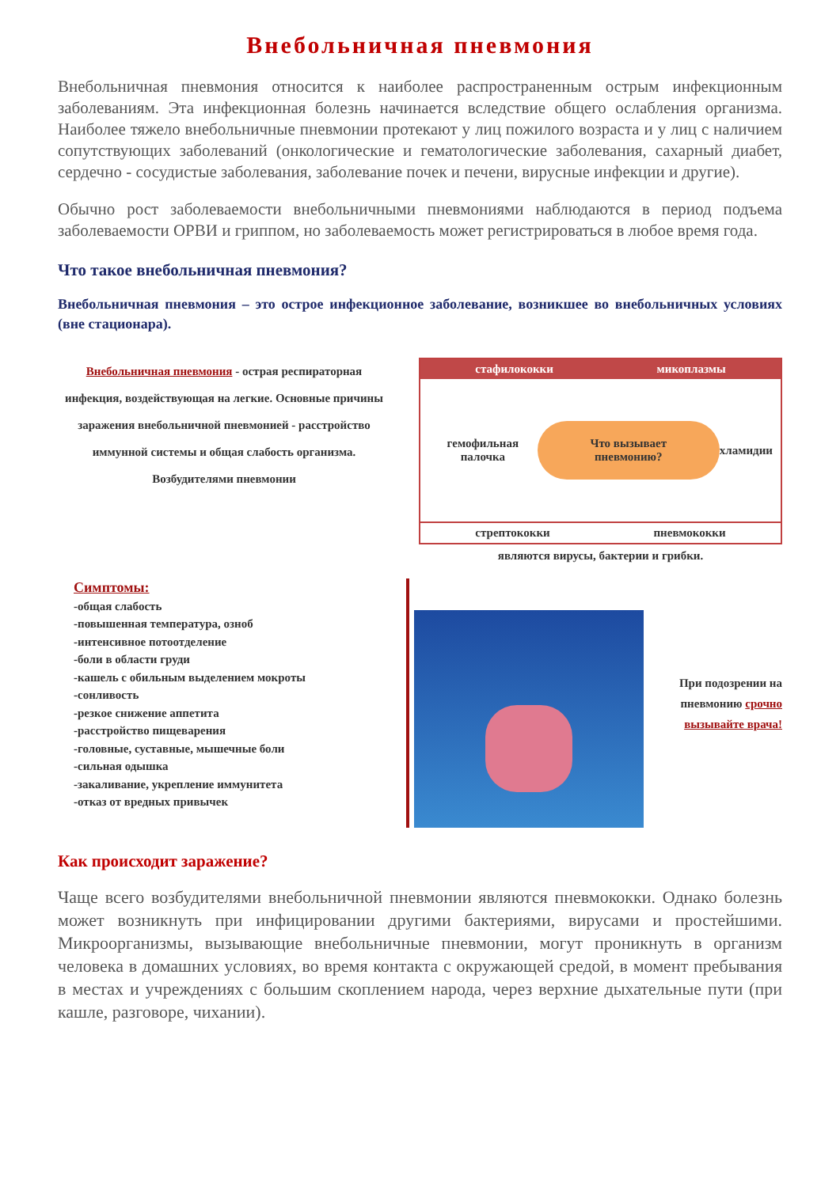Внебольничная пневмония
Внебольничная пневмония относится к наиболее распространенным острым инфекционным заболеваниям. Эта инфекционная болезнь начинается вследствие общего ослабления организма. Наиболее тяжело внебольничные пневмонии протекают у лиц пожилого возраста и у лиц с наличием сопутствующих заболеваний (онкологические и гематологические заболевания, сахарный диабет, сердечно - сосудистые заболевания, заболевание почек и печени, вирусные инфекции и другие).
Обычно рост заболеваемости внебольничными пневмониями наблюдаются в период подъема заболеваемости ОРВИ и гриппом, но заболеваемость может регистрироваться в любое время года.
Что такое внебольничная пневмония?
Внебольничная пневмония – это острое инфекционное заболевание, возникшее во внебольничных условиях (вне стационара).
Внебольничная пневмония - острая респираторная инфекция, воздействующая на легкие. Основные причины заражения внебольничной пневмонией - расстройство иммунной системы и общая слабость организма. Возбудителями пневмонии
стафилококки микоплазмы
гемофильная палочка Что вызывает пневмонию? хламидии
стрептококки пневмококки
являются вирусы, бактерии и грибки.
Симптомы:
-общая слабость
-повышенная температура, озноб
-интенсивное потоотделение
-боли в области груди
-кашель с обильным выделением мокроты
-сонливость
-резкое снижение аппетита
-расстройство пищеварения
-головные, суставные, мышечные боли
-сильная одышка
-закаливание, укрепление иммунитета
-отказ от вредных привычек
При подозрении на пневмонию срочно вызывайте врача!
Как происходит заражение?
Чаще всего возбудителями внебольничной пневмонии являются пневмококки. Однако болезнь может возникнуть при инфицировании другими бактериями, вирусами и простейшими. Микроорганизмы, вызывающие внебольничные пневмонии, могут проникнуть в организм человека в домашних условиях, во время контакта с окружающей средой, в момент пребывания в местах и учреждениях с большим скоплением народа, через верхние дыхательные пути (при кашле, разговоре, чихании).